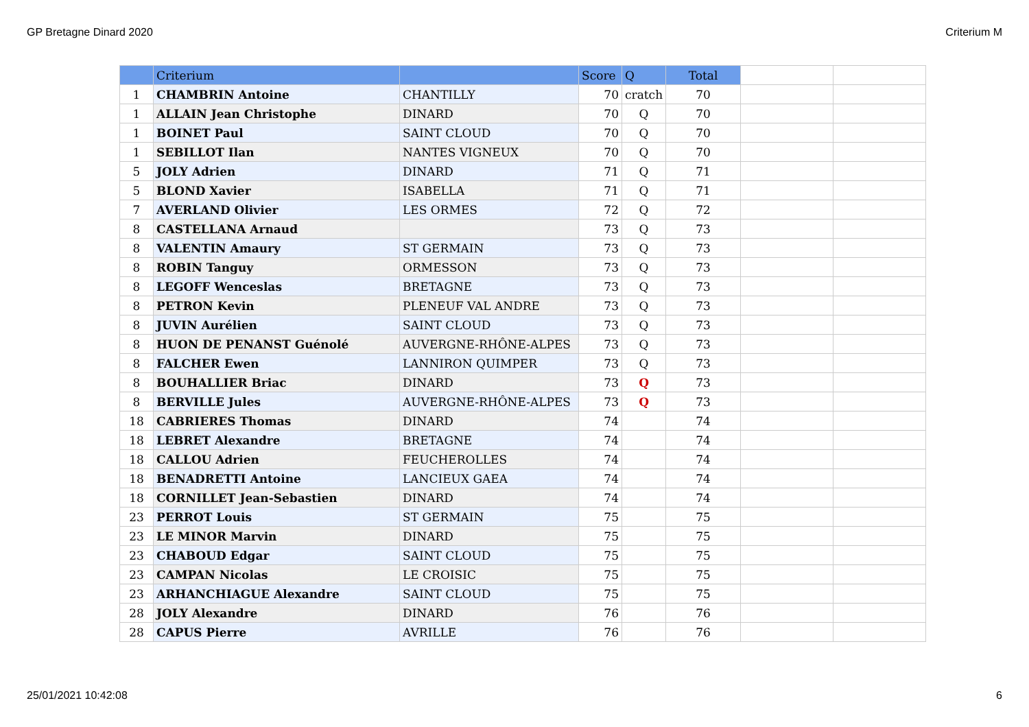GP Bretagne Dinard 2020 Criterium M
| | Criterium | | Score | Q | Total | | |
| 1 | CHAMBRIN Antoine | CHANTILLY | 70 | cratch | 70 | | |
| 1 | ALLAIN Jean Christophe | DINARD | 70 | Q | 70 | | |
| 1 | BOINET Paul | SAINT CLOUD | 70 | Q | 70 | | |
| 1 | SEBILLOT Ilan | NANTES VIGNEUX | 70 | Q | 70 | | |
| 5 | JOLY Adrien | DINARD | 71 | Q | 71 | | |
| 5 | BLOND Xavier | ISABELLA | 71 | Q | 71 | | |
| 7 | AVERLAND Olivier | LES ORMES | 72 | Q | 72 | | |
| 8 | CASTELLANA Arnaud | | 73 | Q | 73 | | |
| 8 | VALENTIN Amaury | ST GERMAIN | 73 | Q | 73 | | |
| 8 | ROBIN Tanguy | ORMESSON | 73 | Q | 73 | | |
| 8 | LEGOFF Wenceslas | BRETAGNE | 73 | Q | 73 | | |
| 8 | PETRON Kevin | PLENEUF VAL ANDRE | 73 | Q | 73 | | |
| 8 | JUVIN Aurélien | SAINT CLOUD | 73 | Q | 73 | | |
| 8 | HUON DE PENANST Guénolé | AUVERGNE-RHÔNE-ALPES | 73 | Q | 73 | | |
| 8 | FALCHER Ewen | LANNIRON QUIMPER | 73 | Q | 73 | | |
| 8 | BOUHALLIER Briac | DINARD | 73 | Q | 73 | | |
| 8 | BERVILLE Jules | AUVERGNE-RHÔNE-ALPES | 73 | Q | 73 | | |
| 18 | CABRIERES Thomas | DINARD | 74 | | 74 | | |
| 18 | LEBRET Alexandre | BRETAGNE | 74 | | 74 | | |
| 18 | CALLOU Adrien | FEUCHEROLLES | 74 | | 74 | | |
| 18 | BENADRETTI Antoine | LANCIEUX GAEA | 74 | | 74 | | |
| 18 | CORNILLET Jean-Sebastien | DINARD | 74 | | 74 | | |
| 23 | PERROT Louis | ST GERMAIN | 75 | | 75 | | |
| 23 | LE MINOR Marvin | DINARD | 75 | | 75 | | |
| 23 | CHABOUD Edgar | SAINT CLOUD | 75 | | 75 | | |
| 23 | CAMPAN Nicolas | LE CROISIC | 75 | | 75 | | |
| 23 | ARHANCHIAGUE Alexandre | SAINT CLOUD | 75 | | 75 | | |
| 28 | JOLY Alexandre | DINARD | 76 | | 76 | | |
| 28 | CAPUS Pierre | AVRILLE | 76 | | 76 | | |
25/01/2021 10:42:08 6